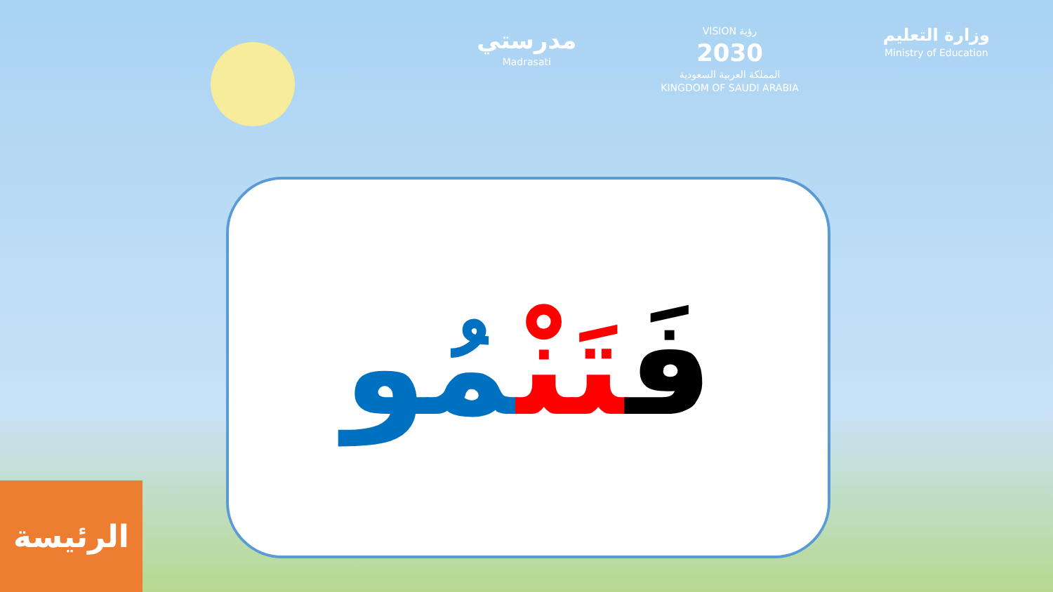مدرستي
Madrasati
VISION رؤية
2030
المملكة العربية السعودية
KINGDOM OF SAUDI ARABIA
وزارة التعليم
Ministry of Education
فَتَنْمُو
الرئيسة